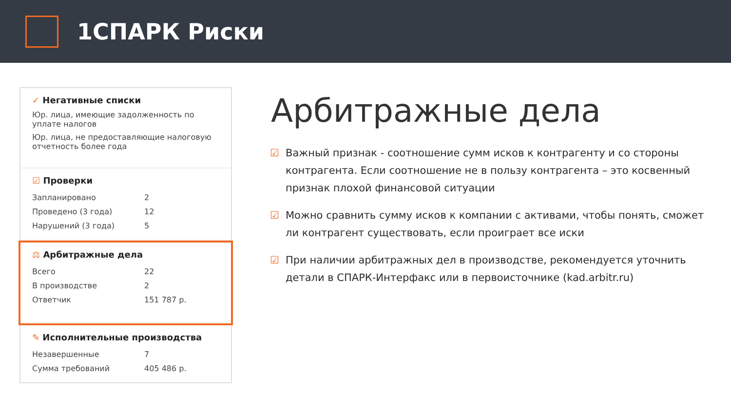1СПАРК Риски
✓ Негативные списки
Юр. лица, имеющие задолженность по уплате налогов
Юр. лица, не предоставляющие налоговую отчетность более года
☑ Проверки
| Запланировано | 2 |
| Проведено (3 года) | 12 |
| Нарушений (3 года) | 5 |
⚖ Арбитражные дела
| Всего | 22 |
| В производстве | 2 |
| Ответчик | 151 787 р. |
✎ Исполнительные производства
| Незавершенные | 7 |
| Сумма требований | 405 486 р. |
Арбитражные дела
☑ Важный признак - соотношение сумм исков к контрагенту и со стороны контрагента. Если соотношение не в пользу контрагента – это косвенный признак плохой финансовой ситуации
☑ Можно сравнить сумму исков к компании с активами, чтобы понять, сможет ли контрагент существовать, если проиграет все иски
☑ При наличии арбитражных дел в производстве, рекомендуется уточнить детали в СПАРК-Интерфакс или в первоисточнике (kad.arbitr.ru)